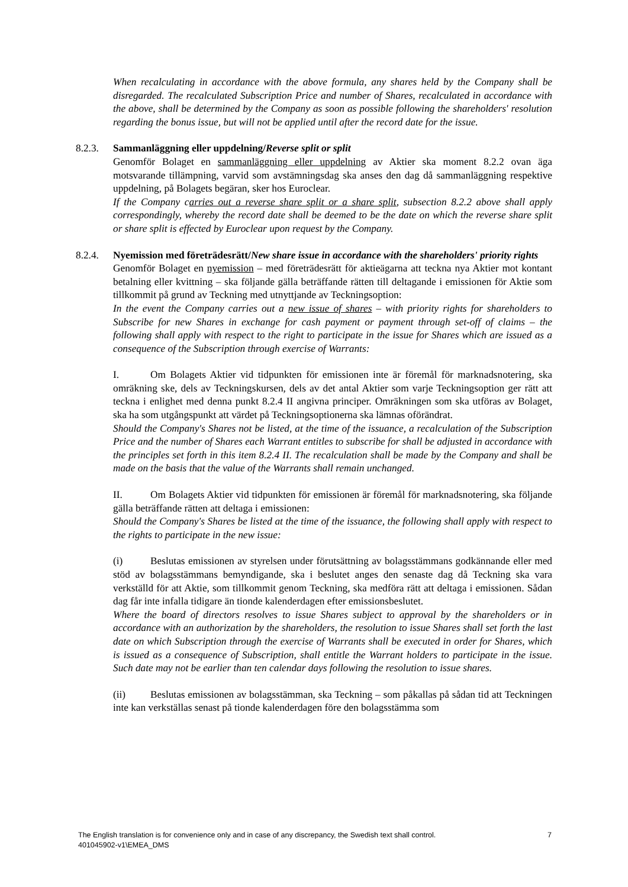When recalculating in accordance with the above formula, any shares held by the Company shall be disregarded. The recalculated Subscription Price and number of Shares, recalculated in accordance with the above, shall be determined by the Company as soon as possible following the shareholders' resolution regarding the bonus issue, but will not be applied until after the record date for the issue.
8.2.3. Sammanläggning eller uppdelning/Reverse split or split
Genomför Bolaget en sammanläggning eller uppdelning av Aktier ska moment 8.2.2 ovan äga motsvarande tillämpning, varvid som avstämningsdag ska anses den dag då sammanläggning respektive uppdelning, på Bolagets begäran, sker hos Euroclear.
If the Company carries out a reverse share split or a share split, subsection 8.2.2 above shall apply correspondingly, whereby the record date shall be deemed to be the date on which the reverse share split or share split is effected by Euroclear upon request by the Company.
8.2.4. Nyemission med företrädesrätt/New share issue in accordance with the shareholders' priority rights
Genomför Bolaget en nyemission – med företrädesrätt för aktieägarna att teckna nya Aktier mot kontant betalning eller kvittning – ska följande gälla beträffande rätten till deltagande i emissionen för Aktie som tillkommit på grund av Teckning med utnyttjande av Teckningsoption:
In the event the Company carries out a new issue of shares – with priority rights for shareholders to Subscribe for new Shares in exchange for cash payment or payment through set-off of claims – the following shall apply with respect to the right to participate in the issue for Shares which are issued as a consequence of the Subscription through exercise of Warrants:
I. Om Bolagets Aktier vid tidpunkten för emissionen inte är föremål för marknadsnotering, ska omräkning ske, dels av Teckningskursen, dels av det antal Aktier som varje Teckningsoption ger rätt att teckna i enlighet med denna punkt 8.2.4 II angivna principer. Omräkningen som ska utföras av Bolaget, ska ha som utgångspunkt att värdet på Teckningsoptionerna ska lämnas oförändrat.
Should the Company's Shares not be listed, at the time of the issuance, a recalculation of the Subscription Price and the number of Shares each Warrant entitles to subscribe for shall be adjusted in accordance with the principles set forth in this item 8.2.4 II. The recalculation shall be made by the Company and shall be made on the basis that the value of the Warrants shall remain unchanged.
II. Om Bolagets Aktier vid tidpunkten för emissionen är föremål för marknadsnotering, ska följande gälla beträffande rätten att deltaga i emissionen:
Should the Company's Shares be listed at the time of the issuance, the following shall apply with respect to the rights to participate in the new issue:
(i) Beslutas emissionen av styrelsen under förutsättning av bolagsstämmans godkännande eller med stöd av bolagsstämmans bemyndigande, ska i beslutet anges den senaste dag då Teckning ska vara verkställd för att Aktie, som tillkommit genom Teckning, ska medföra rätt att deltaga i emissionen. Sådan dag får inte infalla tidigare än tionde kalenderdagen efter emissionsbeslutet.
Where the board of directors resolves to issue Shares subject to approval by the shareholders or in accordance with an authorization by the shareholders, the resolution to issue Shares shall set forth the last date on which Subscription through the exercise of Warrants shall be executed in order for Shares, which is issued as a consequence of Subscription, shall entitle the Warrant holders to participate in the issue. Such date may not be earlier than ten calendar days following the resolution to issue shares.
(ii) Beslutas emissionen av bolagsstämman, ska Teckning – som påkallas på sådan tid att Teckningen inte kan verkställas senast på tionde kalenderdagen före den bolagsstämma som
The English translation is for convenience only and in case of any discrepancy, the Swedish text shall control.
401045902-v1\EMEA_DMS
7